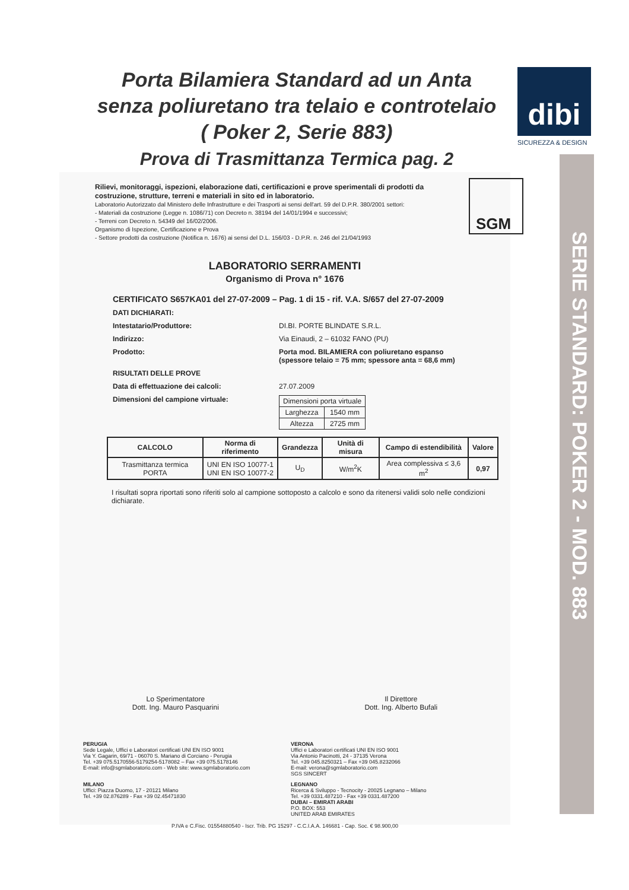Porta Bilamiera Standard ad un Anta
senza poliuretano tra telaio e controtelaio
( Poker 2, Serie 883)
Prova di Trasmittanza Termica pag. 2
dibi
SICUREZZA & DESIGN
SERIE STANDARD: POKER 2 - MOD. 883
SGM
Rilievi, monitoraggi, ispezioni, elaborazione dati, certificazioni e prove sperimentali di prodotti da costruzione, strutture, terreni e materiali in sito ed in laboratorio.
Laboratorio Autorizzato dal Ministero delle Infrastrutture e dei Trasporti ai sensi dell'art. 59 del D.P.R. 380/2001 settori:
- Materiali da costruzione (Legge n. 1086/71) con Decreto n. 38194 del 14/01/1994 e successivi;
- Terreni con Decreto n. 54349 del 16/02/2006.
Organismo di Ispezione, Certificazione e Prova
- Settore prodotti da costruzione (Notifica n. 1676) ai sensi del D.L. 156/03 - D.P.R. n. 246 del 21/04/1993
LABORATORIO SERRAMENTI
Organismo di Prova n° 1676
CERTIFICATO S657KA01 del 27-07-2009 – Pag. 1 di 15 - rif. V.A. S/657 del 27-07-2009
DATI DICHIARATI:
Intestatario/Produttore: DI.BI. PORTE BLINDATE S.R.L.
Indirizzo: Via Einaudi, 2 – 61032 FANO (PU)
Prodotto: Porta mod. BILAMIERA con poliuretano espanso
(spessore telaio = 75 mm; spessore anta = 68,6 mm)
RISULTATI DELLE PROVE
Data di effettuazione dei calcoli: 27.07.2009
Dimensioni del campione virtuale:
| Dimensioni porta virtuale | |
| Larghezza | 1540 mm |
| Altezza | 2725 mm |
| CALCOLO | Norma di riferimento | Grandezza | Unità di misura | Campo di estendibilità | Valore |
| --- | --- | --- | --- | --- | --- |
| Trasmittanza termica PORTA | UNI EN ISO 10077-1 UNI EN ISO 10077-2 | U<sub>D</sub> | W/m<sup>2</sup>K | Area complessiva ≤ 3,6 m<sup>2</sup> | 0,97 |
I risultati sopra riportati sono riferiti solo al campione sottoposto a calcolo e sono da ritenersi validi solo nelle condizioni dichiarate.
Lo Sperimentatore
Dott. Ing. Mauro Pasquarini
Il Direttore
Dott. Ing. Alberto Bufali
PERUGIA
Sede Legale, Uffici e Laboratori certificati UNI EN ISO 9001
Via Y. Gagarin, 69/71 - 06070 S. Mariano di Corciano - Perugia
Tel. +39 075.5170556-5179254-5178082 – Fax +39 075.5178146
E-mail: info@sgmlaboratorio.com - Web site: www.sgmlaboratorio.com
VERONA
Uffici e Laboratori certificati UNI EN ISO 9001
Via Antonio Pacinotti, 24 - 37135 Verona
Tel. +39 045.8250321 – Fax +39 045.8232066
E-mail: verona@sgmlaboratorio.com
SGS SINCERT
MILANO
Uffici: Piazza Duomo, 17 - 20121 Milano
Tel. +39 02.876289 - Fax +39 02.45471830
LEGNANO
Ricerca & Sviluppo - Tecnocity - 20025 Legnano – Milano
Tel. +39 0331.487210 - Fax +39 0331.487200
DUBAI – EMIRATI ARABI
P.O. BOX: 553
UNITED ARAB EMIRATES
P.IVA e C.Fisc. 01554880540 - Iscr. Trib. PG 15297 - C.C.I.A.A. 146681 - Cap. Soc. € 98.900,00